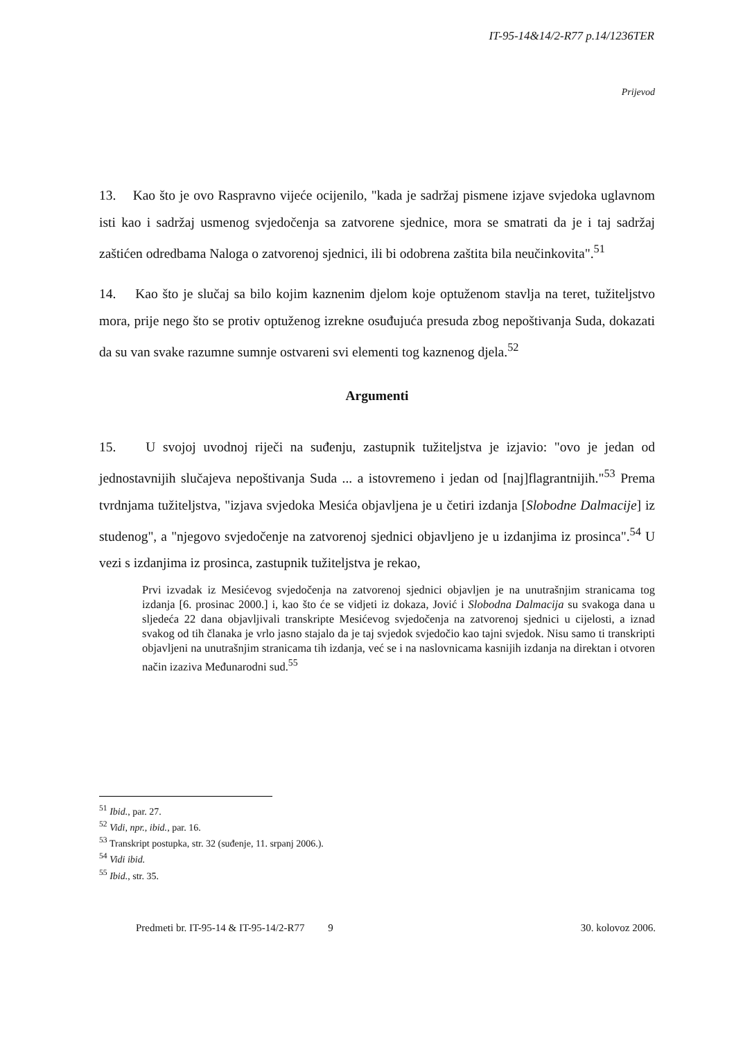IT-95-14&14/2-R77 p.14/1236TER
Prijevod
13. Kao što je ovo Raspravno vijeće ocijenilo, "kada je sadržaj pismene izjave svjedoka uglavnom isti kao i sadržaj usmenog svjedočenja sa zatvorene sjednice, mora se smatrati da je i taj sadržaj zaštićen odredbama Naloga o zatvorenoj sjednici, ili bi odobrena zaštita bila neučinkovita".<sup>51</sup>
14. Kao što je slučaj sa bilo kojim kaznenim djelom koje optuženom stavlja na teret, tužiteljstvo mora, prije nego što se protiv optuženog izrekne osuđujuća presuda zbog nepoštivanja Suda, dokazati da su van svake razumne sumnje ostvareni svi elementi tog kaznenog djela.<sup>52</sup>
Argumenti
15. U svojoj uvodnoj riječi na suđenju, zastupnik tužiteljstva je izjavio: "ovo je jedan od jednostavnijih slučajeva nepoštivanja Suda ... a istovremeno i jedan od [naj]flagrantnijih."<sup>53</sup> Prema tvrdnjama tužiteljstva, "izjava svjedoka Mesića objavljena je u četiri izdanja [Slobodne Dalmacije] iz studenog", a "njegovo svjedočenje na zatvorenoj sjednici objavljeno je u izdanjima iz prosinca".<sup>54</sup> U vezi s izdanjima iz prosinca, zastupnik tužiteljstva je rekao,
Prvi izvadak iz Mesićevog svjedočenja na zatvorenoj sjednici objavljen je na unutrašnjim stranicama tog izdanja [6. prosinac 2000.] i, kao što će se vidjeti iz dokaza, Jović i Slobodna Dalmacija su svakoga dana u sljedeća 22 dana objavljivali transkripte Mesićevog svjedočenja na zatvorenoj sjednici u cijelosti, a iznad svakog od tih članaka je vrlo jasno stajalo da je taj svjedok svjedočio kao tajni svjedok. Nisu samo ti transkripti objavljeni na unutrašnjim stranicama tih izdanja, već se i na naslovnicama kasnijih izdanja na direktan i otvoren način izaziva Međunarodni sud.<sup>55</sup>
<sup>51</sup> Ibid., par. 27.
<sup>52</sup> Vidi, npr., ibid., par. 16.
<sup>53</sup> Transkript postupka, str. 32 (suđenje, 11. srpanj 2006.).
<sup>54</sup> Vidi ibid.
<sup>55</sup> Ibid., str. 35.
Predmeti br. IT-95-14 & IT-95-14/2-R77 9 30. kolovoz 2006.